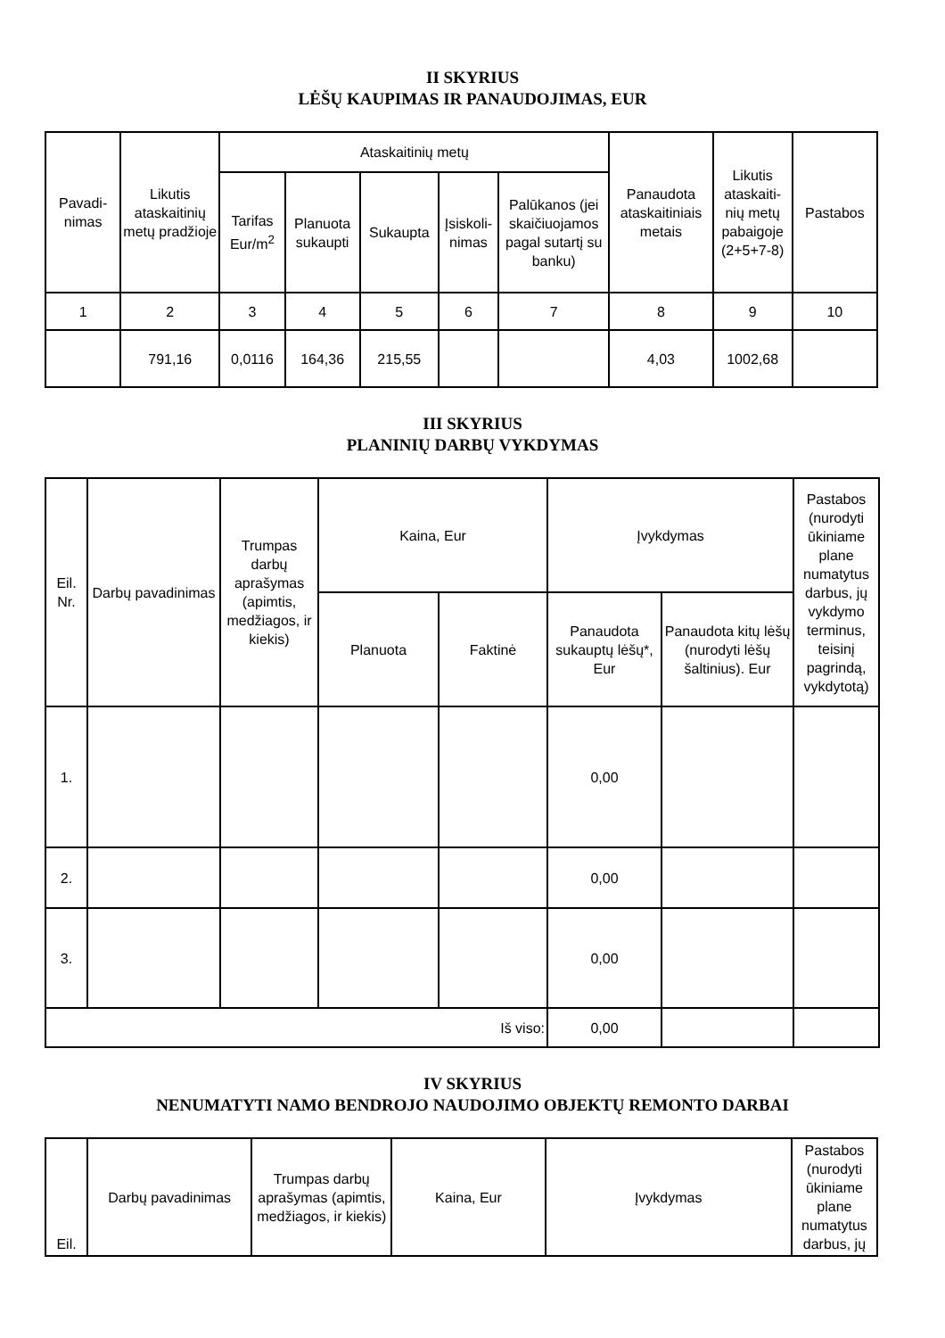II SKYRIUS
LĖŠŲ KAUPIMAS IR PANAUDOJIMAS, EUR
| Pavadi- nimas | Likutis ataskaitinių metų pradžioje | Ataskaitinių metų | | | | | Panaudota ataskaitiniais metais | Likutis ataskaiti- nių metų pabaigoje (2+5+7-8) | Pastabos |
| --- | --- | --- | --- | --- | --- | --- | --- | --- | --- |
| | | Tarifas Eur/m<sup>2</sup> | Planuota sukaupti | Sukaupta | Įsiskoli- nimas | Palūkanos (jei skaičiuojamos pagal sutartį su banku) | | | |
| 1 | 2 | 3 | 4 | 5 | 6 | 7 | 8 | 9 | 10 |
| | 791,16 | 0,0116 | 164,36 | 215,55 | | | 4,03 | 1002,68 | |
III SKYRIUS
PLANINIŲ DARBŲ VYKDYMAS
| Eil. Nr. | Darbų pavadinimas | Trumpas darbų aprašymas (apimtis, medžiagos, ir kiekis) | Kaina, Eur | | Įvykdymas | | Pastabos (nurodyti ūkiniame plane numatytus darbus, jų vykdymo terminus, teisinį pagrindą, vykdytotą) |
| --- | --- | --- | --- | --- | --- | --- | --- |
| | | | Planuota | Faktinė | Panaudota sukauptų lėšų*, Eur | Panaudota kitų lėšų (nurodyti lėšų šaltinius). Eur | |
| 1. | | | | | 0,00 | | |
| 2. | | | | | 0,00 | | |
| 3. | | | | | 0,00 | | |
| Iš viso: | | | | | 0,00 | | |
IV SKYRIUS
NENUMATYTI NAMO BENDROJO NAUDOJIMO OBJEKTŲ REMONTO DARBAI
| Eil. | Darbų pavadinimas | Trumpas darbų aprašymas (apimtis, medžiagos, ir kiekis) | Kaina, Eur | Įvykdymas | Pastabos (nurodyti ūkiniame plane numatytus darbus, jų |
| --- | --- | --- | --- | --- | --- |